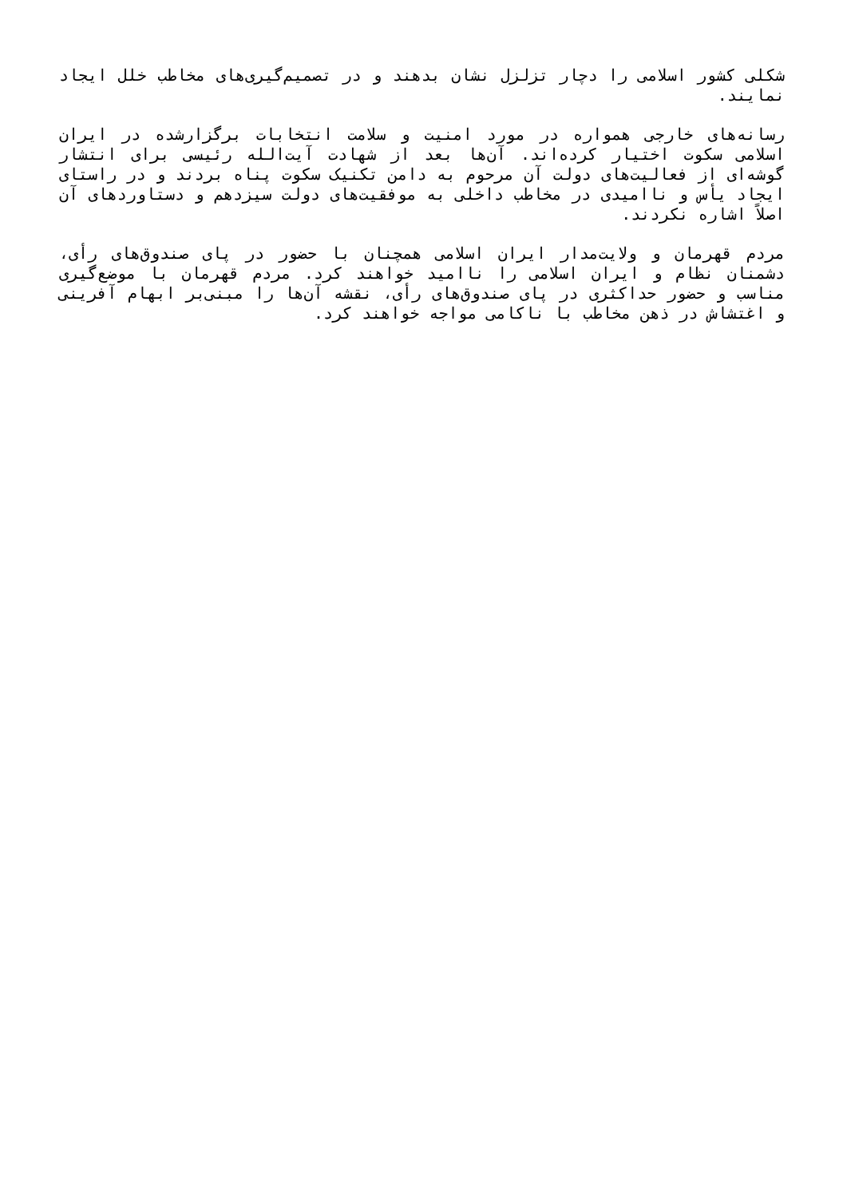شکلی کشور اسلامی را دچار تزلزل نشان بدهند و در تصمیم‌گیری‌های مخاطب خلل ایجاد نمایند.
رسانه‌های خارجی همواره در مورد امنیت و سلامت انتخابات برگزارشده در ایران اسلامی سکوت اختیار کرده‌اند. آن‌ها بعد از شهادت آیت‌الله رئیسی برای انتشار گوشه‌ای از فعالیت‌های دولت آن مرحوم به دامن تکنیک سکوت پناه بردند و در راستای ایجاد یأس و ناامیدی در مخاطب داخلی به موفقیت‌های دولت سیزدهم و دستاوردهای آن اصلاً اشاره نکردند.
مردم قهرمان و ولایت‌مدار ایران اسلامی همچنان با حضور در پای صندوق‌های رأی، دشمنان نظام و ایران اسلامی را ناامید خواهند کرد. مردم قهرمان با موضع‌گیری مناسب و حضور حداکثری در پای صندوق‌های رأی، نقشه آن‌ها را مبنی‌بر ابهام آفرینی و اغتشاش در ذهن مخاطب با ناکامی مواجه خواهند کرد.